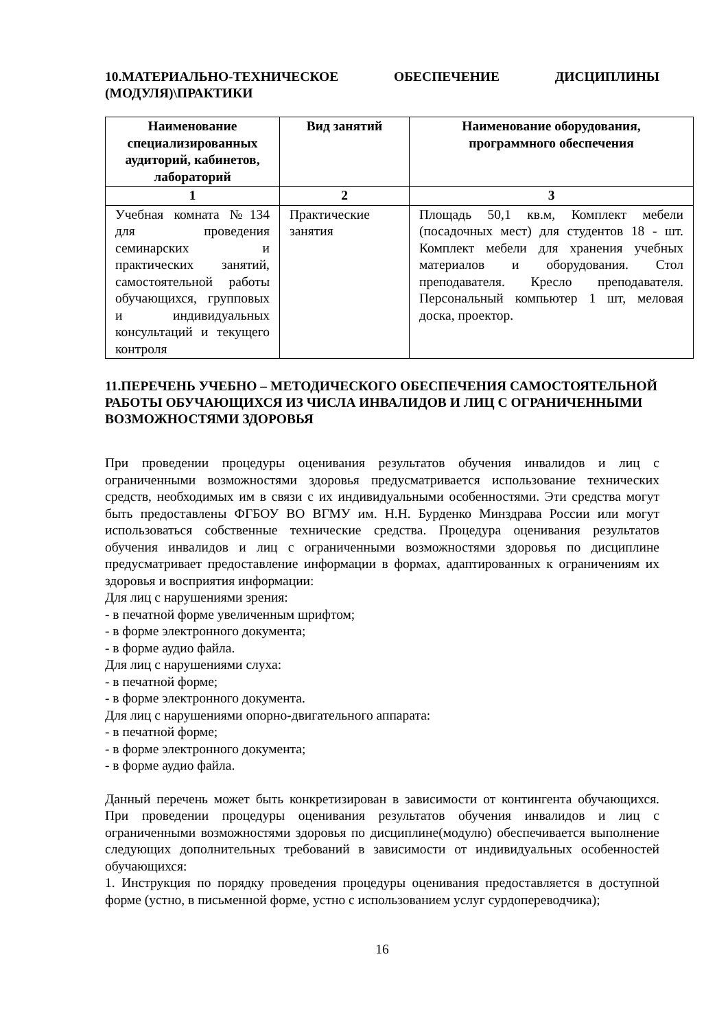10.МАТЕРИАЛЬНО-ТЕХНИЧЕСКОЕ ОБЕСПЕЧЕНИЕ ДИСЦИПЛИНЫ (МОДУЛЯ)\ПРАКТИКИ
| Наименование специализированных аудиторий, кабинетов, лабораторий | Вид занятий | Наименование оборудования, программного обеспечения |
| --- | --- | --- |
| 1 | 2 | 3 |
| Учебная комната №134 для проведения семинарских и практических занятий, самостоятельной работы обучающихся, групповых и индивидуальных консультаций и текущего контроля | Практические занятия | Площадь 50,1 кв.м, Комплект мебели (посадочных мест) для студентов 18 - шт. Комплект мебели для хранения учебных материалов и оборудования. Стол преподавателя. Кресло преподавателя. Персональный компьютер 1 шт, меловая доска, проектор. |
11.ПЕРЕЧЕНЬ УЧЕБНО – МЕТОДИЧЕСКОГО ОБЕСПЕЧЕНИЯ САМОСТОЯТЕЛЬНОЙ РАБОТЫ ОБУЧАЮЩИХСЯ ИЗ ЧИСЛА ИНВАЛИДОВ И ЛИЦ С ОГРАНИЧЕННЫМИ ВОЗМОЖНОСТЯМИ ЗДОРОВЬЯ
При проведении процедуры оценивания результатов обучения инвалидов и лиц с ограниченными возможностями здоровья предусматривается использование технических средств, необходимых им в связи с их индивидуальными особенностями. Эти средства могут быть предоставлены ФГБОУ ВО ВГМУ им. Н.Н. Бурденко Минздрава России или могут использоваться собственные технические средства. Процедура оценивания результатов обучения инвалидов и лиц с ограниченными возможностями здоровья по дисциплине предусматривает предоставление информации в формах, адаптированных к ограничениям их здоровья и восприятия информации:
Для лиц с нарушениями зрения:
- в печатной форме увеличенным шрифтом;
- в форме электронного документа;
- в форме аудио файла.
Для лиц с нарушениями слуха:
- в печатной форме;
- в форме электронного документа.
Для лиц с нарушениями опорно-двигательного аппарата:
- в печатной форме;
- в форме электронного документа;
- в форме аудио файла.
Данный перечень может быть конкретизирован в зависимости от контингента обучающихся. При проведении процедуры оценивания результатов обучения инвалидов и лиц с ограниченными возможностями здоровья по дисциплине(модулю) обеспечивается выполнение следующих дополнительных требований в зависимости от индивидуальных особенностей обучающихся:
1. Инструкция по порядку проведения процедуры оценивания предоставляется в доступной форме (устно, в письменной форме, устно с использованием услуг сурдопереводчика);
16